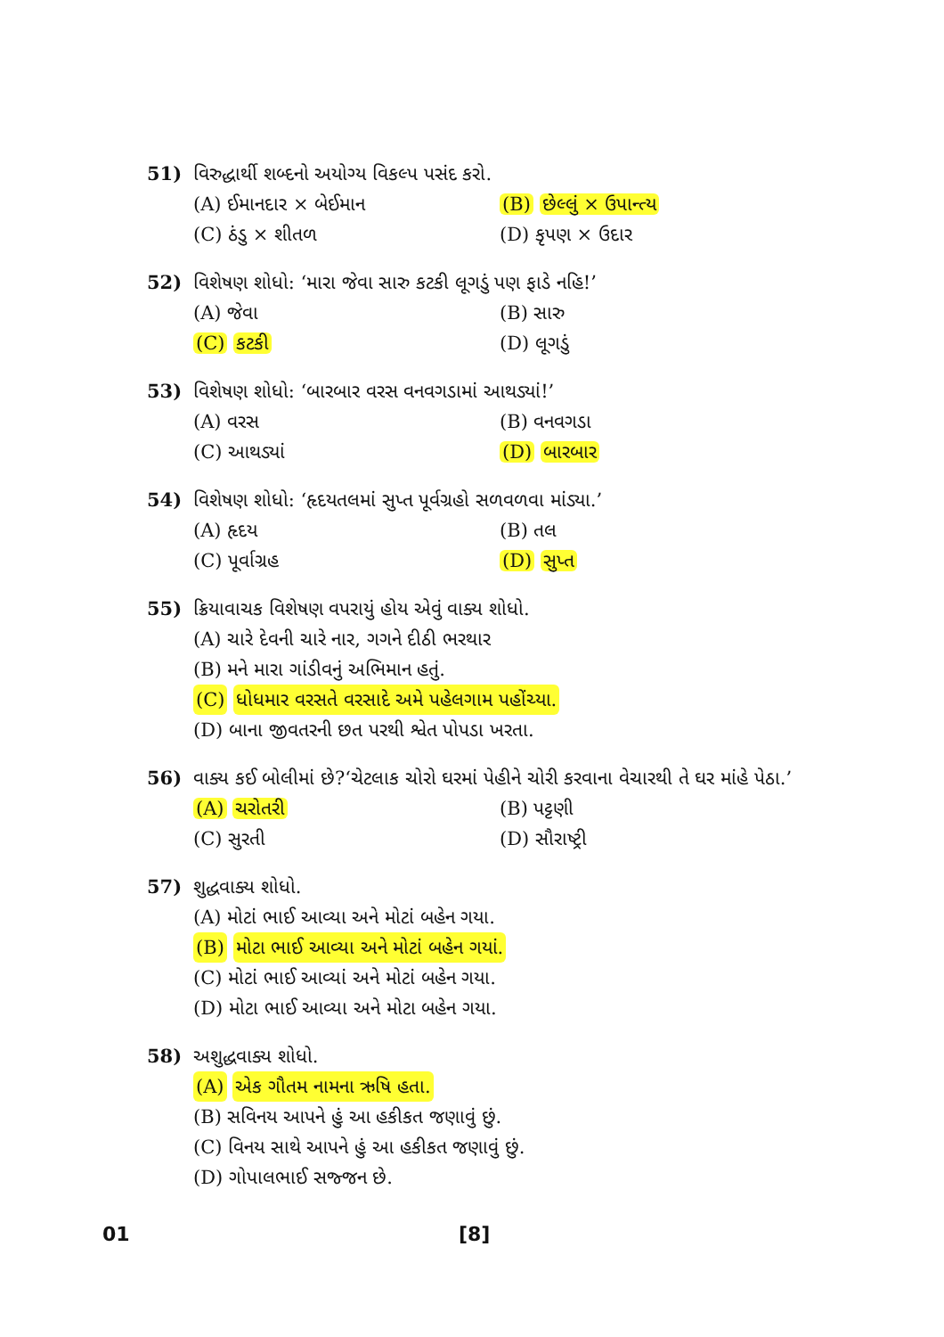51) વિરુદ્ધાર્થી શબ્દનો અયોગ્ય વિકલ્પ પસંદ કરો.
(A) ઈમાનદાર × બેઈમાન (B) છેલ્લું × ઉપાન્ત્ય
(C) ઠંડુ × શીતળ (D) કૃપણ × ઉદાર
52) વિશેષણ શોધો: ‘મારા જેવા સારુ કટકી લૂગડું પણ ફાડે નહિ!’
(A) જેવા (B) સારુ
(C) કટકી (D) લૂગડું
53) વિશેષણ શોધો: ‘બારબાર વરસ વનવગડામાં આથડ્યાં!’
(A) વરસ (B) વનવગડા
(C) આથડ્યાં (D) બારબાર
54) વિશેષણ શોધો: ‘હૃદયતલમાં સુપ્ત પૂર્વગ્રહો સળવળવા માંડ્યા.’
(A) હૃદય (B) તલ
(C) પૂર્વાગ્રહ (D) સુપ્ત
55) ક્રિયાવાચક વિશેષણ વપરાયું હોય એવું વાક્ય શોધો.
(A) ચારે દેવની ચારે નાર, ગગને દીઠી ભરથાર
(B) મને મારા ગાંડીવનું અભિમાન હતું.
(C) ધોધમાર વરસતે વરસાદે અમે પહેલગામ પહોંચ્યા.
(D) બાના જીવતરની છત પરથી શ્વેત પોપડા ખરતા.
56) વાક્ય કઈ બોલીમાં છે?‘ચેટલાક ચોરો ઘરમાં પેહીને ચોરી કરવાના વેચારથી તે ઘર માંહે પેઠા.’
(A) ચરોતરી (B) પટ્ટણી
(C) સુરતી (D) સૌરાષ્ટ્રી
57) શુદ્ધવાક્ય શોધો.
(A) મોટાં ભાઈ આવ્યા અને મોટાં બહેન ગયા.
(B) મોટા ભાઈ આવ્યા અને મોટાં બહેન ગયાં.
(C) મોટાં ભાઈ આવ્યાં અને મોટાં બહેન ગયા.
(D) મોટા ભાઈ આવ્યા અને મોટા બહેન ગયા.
58) અશુદ્ધવાક્ય શોધો.
(A) એક ગૌતમ નામના ઋષિ હતા.
(B) સવિનય આપને હું આ હકીકત જણાવું છું.
(C) વિનય સાથે આપને હું આ હકીકત જણાવું છું.
(D) ગોપાલભાઈ સજ્જન છે.
01 [8]